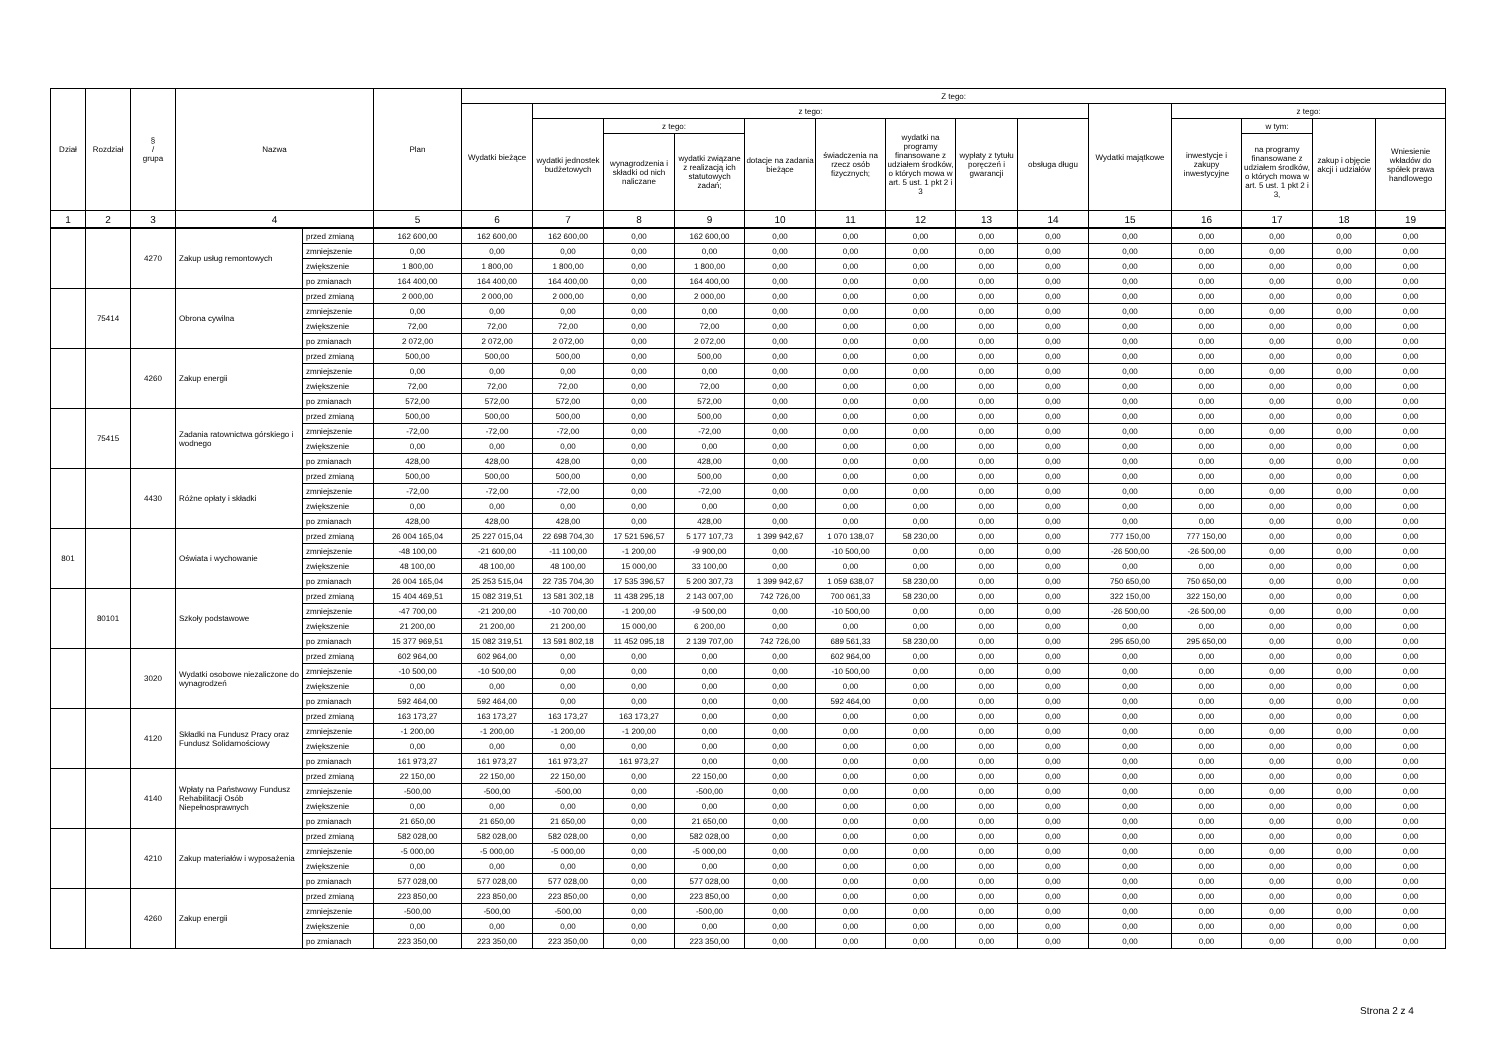| Dział | Rozdział | § / grupa | Nazwa | | Plan | Z tego: | | | | | | | | | | | | | |
| --- | --- | --- | --- | --- | --- | --- | --- | --- | --- | --- | --- | --- | --- | --- | --- | --- | --- | --- | --- |
| | | | | | | Wydatki bieżące | z tego: | | | | | | | | Wydatki majątkowe | z tego: | | | |
| | | | | | | | wydatki jednostek budżetowych | z tego: | | dotacje na zadania bieżące | świadczenia na rzecz osób fizycznych; | wydatki na programy finansowane z udziałem środków, o których mowa w art. 5 ust. 1 pkt 2 i 3 | wypłaty z tytułu poręczeń i gwarancji | obsługa długu | | inwestycje i zakupy inwestycyjne | w tym: | zakup i objęcie akcji i udziałów | Wniesienie wkładów do spółek prawa handlowego |
| | | | | | | | | wynagrodzenia i składki od nich naliczane | wydatki związane z realizacją ich statutowych zadań; | | | | | | | | na programy finansowane z udziałem środków, o których mowa w art. 5 ust. 1 pkt 2 i 3, | | |
| 1 | 2 | 3 | 4 | | 5 | 6 | 7 | 8 | 9 | 10 | 11 | 12 | 13 | 14 | 15 | 16 | 17 | 18 | 19 |
| | | 4270 | Zakup usług remontowych | przed zmianą | 162 600,00 | 162 600,00 | 162 600,00 | 0,00 | 162 600,00 | 0,00 | 0,00 | 0,00 | 0,00 | 0,00 | 0,00 | 0,00 | 0,00 | 0,00 | 0,00 |
| | | | | zmniejszenie | 0,00 | 0,00 | 0,00 | 0,00 | 0,00 | 0,00 | 0,00 | 0,00 | 0,00 | 0,00 | 0,00 | 0,00 | 0,00 | 0,00 | 0,00 |
| | | | | zwiększenie | 1 800,00 | 1 800,00 | 1 800,00 | 0,00 | 1 800,00 | 0,00 | 0,00 | 0,00 | 0,00 | 0,00 | 0,00 | 0,00 | 0,00 | 0,00 | 0,00 |
| | | | | po zmianach | 164 400,00 | 164 400,00 | 164 400,00 | 0,00 | 164 400,00 | 0,00 | 0,00 | 0,00 | 0,00 | 0,00 | 0,00 | 0,00 | 0,00 | 0,00 | 0,00 |
| | 75414 | | Obrona cywilna | przed zmianą | 2 000,00 | 2 000,00 | 2 000,00 | 0,00 | 2 000,00 | 0,00 | 0,00 | 0,00 | 0,00 | 0,00 | 0,00 | 0,00 | 0,00 | 0,00 | 0,00 |
| | | | | zmniejszenie | 0,00 | 0,00 | 0,00 | 0,00 | 0,00 | 0,00 | 0,00 | 0,00 | 0,00 | 0,00 | 0,00 | 0,00 | 0,00 | 0,00 | 0,00 |
| | | | | zwiększenie | 72,00 | 72,00 | 72,00 | 0,00 | 72,00 | 0,00 | 0,00 | 0,00 | 0,00 | 0,00 | 0,00 | 0,00 | 0,00 | 0,00 | 0,00 |
| | | | | po zmianach | 2 072,00 | 2 072,00 | 2 072,00 | 0,00 | 2 072,00 | 0,00 | 0,00 | 0,00 | 0,00 | 0,00 | 0,00 | 0,00 | 0,00 | 0,00 | 0,00 |
| | | 4260 | Zakup energii | przed zmianą | 500,00 | 500,00 | 500,00 | 0,00 | 500,00 | 0,00 | 0,00 | 0,00 | 0,00 | 0,00 | 0,00 | 0,00 | 0,00 | 0,00 | 0,00 |
| | | | | zmniejszenie | 0,00 | 0,00 | 0,00 | 0,00 | 0,00 | 0,00 | 0,00 | 0,00 | 0,00 | 0,00 | 0,00 | 0,00 | 0,00 | 0,00 | 0,00 |
| | | | | zwiększenie | 72,00 | 72,00 | 72,00 | 0,00 | 72,00 | 0,00 | 0,00 | 0,00 | 0,00 | 0,00 | 0,00 | 0,00 | 0,00 | 0,00 | 0,00 |
| | | | | po zmianach | 572,00 | 572,00 | 572,00 | 0,00 | 572,00 | 0,00 | 0,00 | 0,00 | 0,00 | 0,00 | 0,00 | 0,00 | 0,00 | 0,00 | 0,00 |
| | 75415 | | Zadania ratownictwa górskiego i wodnego | przed zmianą | 500,00 | 500,00 | 500,00 | 0,00 | 500,00 | 0,00 | 0,00 | 0,00 | 0,00 | 0,00 | 0,00 | 0,00 | 0,00 | 0,00 | 0,00 |
| | | | | zmniejszenie | -72,00 | -72,00 | -72,00 | 0,00 | -72,00 | 0,00 | 0,00 | 0,00 | 0,00 | 0,00 | 0,00 | 0,00 | 0,00 | 0,00 | 0,00 |
| | | | | zwiększenie | 0,00 | 0,00 | 0,00 | 0,00 | 0,00 | 0,00 | 0,00 | 0,00 | 0,00 | 0,00 | 0,00 | 0,00 | 0,00 | 0,00 | 0,00 |
| | | | | po zmianach | 428,00 | 428,00 | 428,00 | 0,00 | 428,00 | 0,00 | 0,00 | 0,00 | 0,00 | 0,00 | 0,00 | 0,00 | 0,00 | 0,00 | 0,00 |
| | | 4430 | Różne opłaty i składki | przed zmianą | 500,00 | 500,00 | 500,00 | 0,00 | 500,00 | 0,00 | 0,00 | 0,00 | 0,00 | 0,00 | 0,00 | 0,00 | 0,00 | 0,00 | 0,00 |
| | | | | zmniejszenie | -72,00 | -72,00 | -72,00 | 0,00 | -72,00 | 0,00 | 0,00 | 0,00 | 0,00 | 0,00 | 0,00 | 0,00 | 0,00 | 0,00 | 0,00 |
| | | | | zwiększenie | 0,00 | 0,00 | 0,00 | 0,00 | 0,00 | 0,00 | 0,00 | 0,00 | 0,00 | 0,00 | 0,00 | 0,00 | 0,00 | 0,00 | 0,00 |
| | | | | po zmianach | 428,00 | 428,00 | 428,00 | 0,00 | 428,00 | 0,00 | 0,00 | 0,00 | 0,00 | 0,00 | 0,00 | 0,00 | 0,00 | 0,00 | 0,00 |
| 801 | | | Oświata i wychowanie | przed zmianą | 26 004 165,04 | 25 227 015,04 | 22 698 704,30 | 17 521 596,57 | 5 177 107,73 | 1 399 942,67 | 1 070 138,07 | 58 230,00 | 0,00 | 0,00 | 777 150,00 | 777 150,00 | 0,00 | 0,00 | 0,00 |
| | | | | zmniejszenie | -48 100,00 | -21 600,00 | -11 100,00 | -1 200,00 | -9 900,00 | 0,00 | -10 500,00 | 0,00 | 0,00 | 0,00 | -26 500,00 | -26 500,00 | 0,00 | 0,00 | 0,00 |
| | | | | zwiększenie | 48 100,00 | 48 100,00 | 48 100,00 | 15 000,00 | 33 100,00 | 0,00 | 0,00 | 0,00 | 0,00 | 0,00 | 0,00 | 0,00 | 0,00 | 0,00 | 0,00 |
| | | | | po zmianach | 26 004 165,04 | 25 253 515,04 | 22 735 704,30 | 17 535 396,57 | 5 200 307,73 | 1 399 942,67 | 1 059 638,07 | 58 230,00 | 0,00 | 0,00 | 750 650,00 | 750 650,00 | 0,00 | 0,00 | 0,00 |
| | 80101 | | Szkoły podstawowe | przed zmianą | 15 404 469,51 | 15 082 319,51 | 13 581 302,18 | 11 438 295,18 | 2 143 007,00 | 742 726,00 | 700 061,33 | 58 230,00 | 0,00 | 0,00 | 322 150,00 | 322 150,00 | 0,00 | 0,00 | 0,00 |
| | | | | zmniejszenie | -47 700,00 | -21 200,00 | -10 700,00 | -1 200,00 | -9 500,00 | 0,00 | -10 500,00 | 0,00 | 0,00 | 0,00 | -26 500,00 | -26 500,00 | 0,00 | 0,00 | 0,00 |
| | | | | zwiększenie | 21 200,00 | 21 200,00 | 21 200,00 | 15 000,00 | 6 200,00 | 0,00 | 0,00 | 0,00 | 0,00 | 0,00 | 0,00 | 0,00 | 0,00 | 0,00 | 0,00 |
| | | | | po zmianach | 15 377 969,51 | 15 082 319,51 | 13 591 802,18 | 11 452 095,18 | 2 139 707,00 | 742 726,00 | 689 561,33 | 58 230,00 | 0,00 | 0,00 | 295 650,00 | 295 650,00 | 0,00 | 0,00 | 0,00 |
| | | 3020 | Wydatki osobowe niezaliczone do wynagrodzeń | przed zmianą | 602 964,00 | 602 964,00 | 0,00 | 0,00 | 0,00 | 0,00 | 602 964,00 | 0,00 | 0,00 | 0,00 | 0,00 | 0,00 | 0,00 | 0,00 | 0,00 |
| | | | | zmniejszenie | -10 500,00 | -10 500,00 | 0,00 | 0,00 | 0,00 | 0,00 | -10 500,00 | 0,00 | 0,00 | 0,00 | 0,00 | 0,00 | 0,00 | 0,00 | 0,00 |
| | | | | zwiększenie | 0,00 | 0,00 | 0,00 | 0,00 | 0,00 | 0,00 | 0,00 | 0,00 | 0,00 | 0,00 | 0,00 | 0,00 | 0,00 | 0,00 | 0,00 |
| | | | | po zmianach | 592 464,00 | 592 464,00 | 0,00 | 0,00 | 0,00 | 0,00 | 592 464,00 | 0,00 | 0,00 | 0,00 | 0,00 | 0,00 | 0,00 | 0,00 | 0,00 |
| | | 4120 | Składki na Fundusz Pracy oraz Fundusz Solidarnościowy | przed zmianą | 163 173,27 | 163 173,27 | 163 173,27 | 163 173,27 | 0,00 | 0,00 | 0,00 | 0,00 | 0,00 | 0,00 | 0,00 | 0,00 | 0,00 | 0,00 | 0,00 |
| | | | | zmniejszenie | -1 200,00 | -1 200,00 | -1 200,00 | -1 200,00 | 0,00 | 0,00 | 0,00 | 0,00 | 0,00 | 0,00 | 0,00 | 0,00 | 0,00 | 0,00 | 0,00 |
| | | | | zwiększenie | 0,00 | 0,00 | 0,00 | 0,00 | 0,00 | 0,00 | 0,00 | 0,00 | 0,00 | 0,00 | 0,00 | 0,00 | 0,00 | 0,00 | 0,00 |
| | | | | po zmianach | 161 973,27 | 161 973,27 | 161 973,27 | 161 973,27 | 0,00 | 0,00 | 0,00 | 0,00 | 0,00 | 0,00 | 0,00 | 0,00 | 0,00 | 0,00 | 0,00 |
| | | 4140 | Wpłaty na Państwowy Fundusz Rehabilitacji Osób Niepełnosprawnych | przed zmianą | 22 150,00 | 22 150,00 | 22 150,00 | 0,00 | 22 150,00 | 0,00 | 0,00 | 0,00 | 0,00 | 0,00 | 0,00 | 0,00 | 0,00 | 0,00 | 0,00 |
| | | | | zmniejszenie | -500,00 | -500,00 | -500,00 | 0,00 | -500,00 | 0,00 | 0,00 | 0,00 | 0,00 | 0,00 | 0,00 | 0,00 | 0,00 | 0,00 | 0,00 |
| | | | | zwiększenie | 0,00 | 0,00 | 0,00 | 0,00 | 0,00 | 0,00 | 0,00 | 0,00 | 0,00 | 0,00 | 0,00 | 0,00 | 0,00 | 0,00 | 0,00 |
| | | | | po zmianach | 21 650,00 | 21 650,00 | 21 650,00 | 0,00 | 21 650,00 | 0,00 | 0,00 | 0,00 | 0,00 | 0,00 | 0,00 | 0,00 | 0,00 | 0,00 | 0,00 |
| | | 4210 | Zakup materiałów i wyposażenia | przed zmianą | 582 028,00 | 582 028,00 | 582 028,00 | 0,00 | 582 028,00 | 0,00 | 0,00 | 0,00 | 0,00 | 0,00 | 0,00 | 0,00 | 0,00 | 0,00 | 0,00 |
| | | | | zmniejszenie | -5 000,00 | -5 000,00 | -5 000,00 | 0,00 | -5 000,00 | 0,00 | 0,00 | 0,00 | 0,00 | 0,00 | 0,00 | 0,00 | 0,00 | 0,00 | 0,00 |
| | | | | zwiększenie | 0,00 | 0,00 | 0,00 | 0,00 | 0,00 | 0,00 | 0,00 | 0,00 | 0,00 | 0,00 | 0,00 | 0,00 | 0,00 | 0,00 | 0,00 |
| | | | | po zmianach | 577 028,00 | 577 028,00 | 577 028,00 | 0,00 | 577 028,00 | 0,00 | 0,00 | 0,00 | 0,00 | 0,00 | 0,00 | 0,00 | 0,00 | 0,00 | 0,00 |
| | | 4260 | Zakup energii | przed zmianą | 223 850,00 | 223 850,00 | 223 850,00 | 0,00 | 223 850,00 | 0,00 | 0,00 | 0,00 | 0,00 | 0,00 | 0,00 | 0,00 | 0,00 | 0,00 | 0,00 |
| | | | | zmniejszenie | -500,00 | -500,00 | -500,00 | 0,00 | -500,00 | 0,00 | 0,00 | 0,00 | 0,00 | 0,00 | 0,00 | 0,00 | 0,00 | 0,00 | 0,00 |
| | | | | zwiększenie | 0,00 | 0,00 | 0,00 | 0,00 | 0,00 | 0,00 | 0,00 | 0,00 | 0,00 | 0,00 | 0,00 | 0,00 | 0,00 | 0,00 | 0,00 |
| | | | | po zmianach | 223 350,00 | 223 350,00 | 223 350,00 | 0,00 | 223 350,00 | 0,00 | 0,00 | 0,00 | 0,00 | 0,00 | 0,00 | 0,00 | 0,00 | 0,00 | 0,00 |
Strona 2 z 4